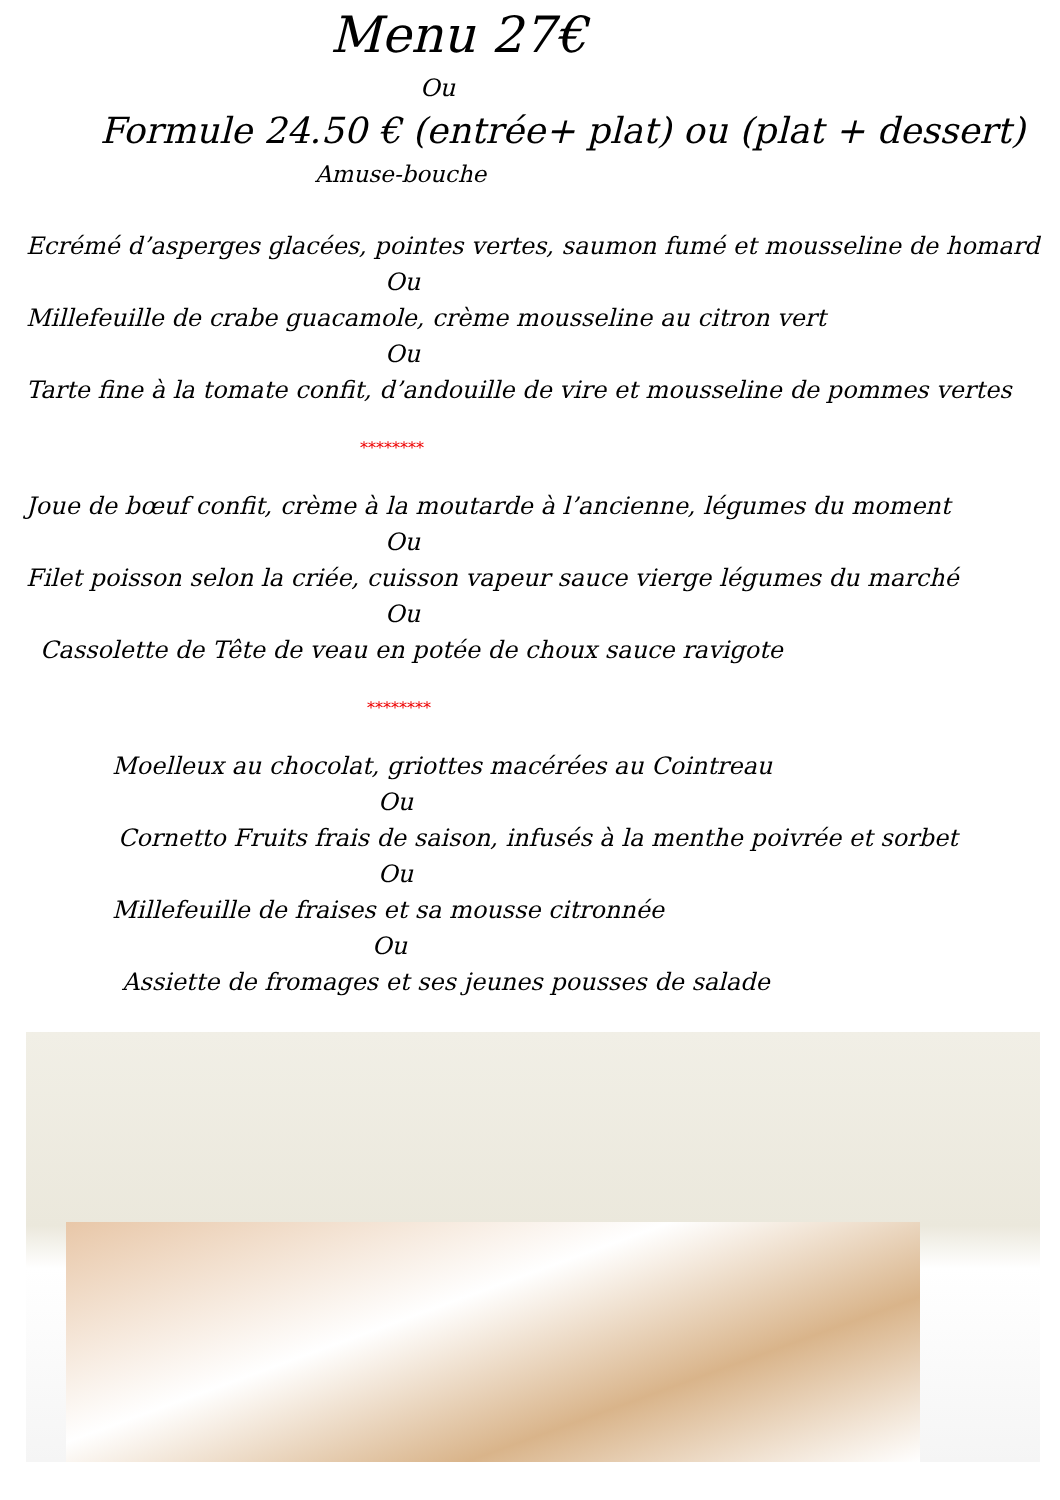Menu 27€
Ou
Formule 24.50 € (entrée+ plat) ou (plat + dessert)
Amuse-bouche
Ecrémé d’asperges glacées, pointes vertes, saumon fumé et mousseline de homard
Ou
Millefeuille de crabe guacamole, crème mousseline au citron vert
Ou
Tarte fine à la tomate confit, d’andouille de vire et mousseline de pommes vertes
********
Joue de bœuf confit, crème à la moutarde à l’ancienne, légumes du moment
Ou
Filet poisson selon la criée, cuisson vapeur sauce vierge légumes du marché
Ou
Cassolette de Tête de veau en potée de choux sauce ravigote
********
Moelleux au chocolat, griottes macérées au Cointreau
Ou
Cornetto Fruits frais de saison, infusés à la menthe poivrée et sorbet
Ou
Millefeuille de fraises et sa mousse citronnée
Ou
Assiette de fromages et ses jeunes pousses de salade